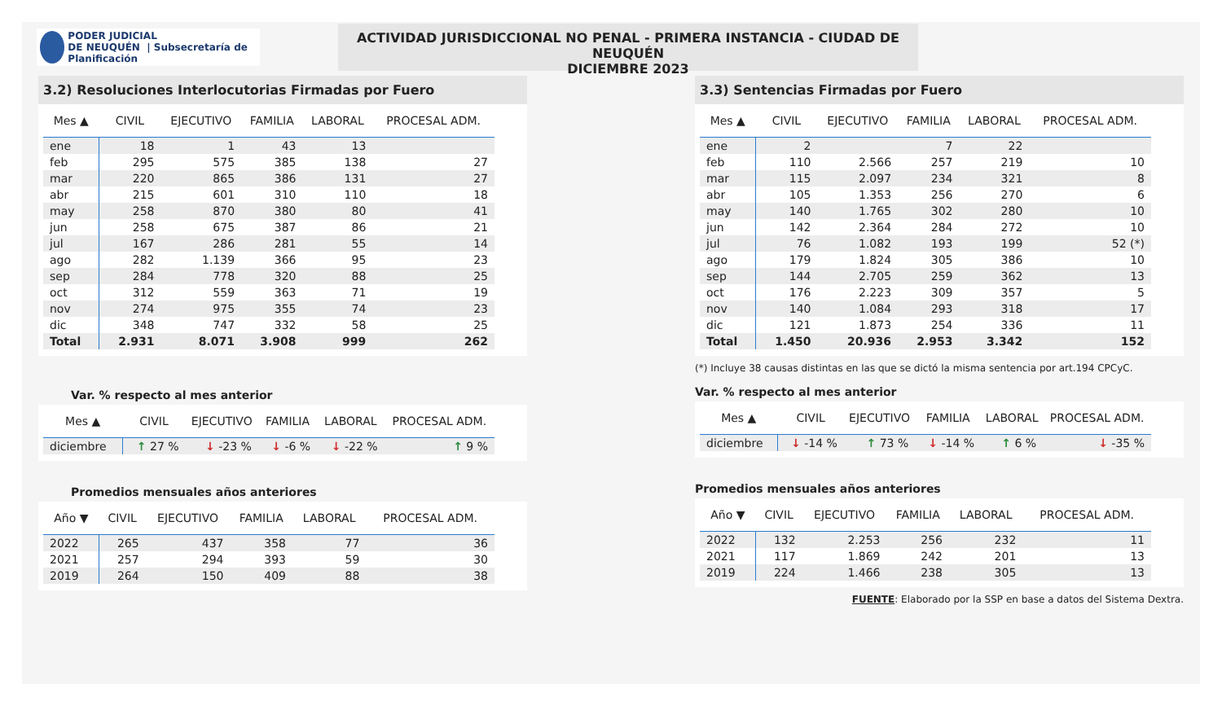PODER JUDICIAL
DE NEUQUÉN | Subsecretaría de Planificación
ACTIVIDAD JURISDICCIONAL NO PENAL - PRIMERA INSTANCIA - CIUDAD DE NEUQUÉN
DICIEMBRE 2023
3.2) Resoluciones Interlocutorias Firmadas por Fuero
| Mes ▲ | CIVIL | EJECUTIVO | FAMILIA | LABORAL | PROCESAL ADM. |
| --- | --- | --- | --- | --- | --- |
| ene | 18 | 1 | 43 | 13 | |
| feb | 295 | 575 | 385 | 138 | 27 |
| mar | 220 | 865 | 386 | 131 | 27 |
| abr | 215 | 601 | 310 | 110 | 18 |
| may | 258 | 870 | 380 | 80 | 41 |
| jun | 258 | 675 | 387 | 86 | 21 |
| jul | 167 | 286 | 281 | 55 | 14 |
| ago | 282 | 1.139 | 366 | 95 | 23 |
| sep | 284 | 778 | 320 | 88 | 25 |
| oct | 312 | 559 | 363 | 71 | 19 |
| nov | 274 | 975 | 355 | 74 | 23 |
| dic | 348 | 747 | 332 | 58 | 25 |
| Total | 2.931 | 8.071 | 3.908 | 999 | 262 |
Var. % respecto al mes anterior
| Mes ▲ | CIVIL | EJECUTIVO | FAMILIA | LABORAL | PROCESAL ADM. |
| --- | --- | --- | --- | --- | --- |
| diciembre | ↑ 27 % | ↓ -23 % | ↓ -6 % | ↓ -22 % | ↑ 9 % |
Promedios mensuales años anteriores
| Año ▼ | CIVIL | EJECUTIVO | FAMILIA | LABORAL | PROCESAL ADM. |
| --- | --- | --- | --- | --- | --- |
| 2022 | 265 | 437 | 358 | 77 | 36 |
| 2021 | 257 | 294 | 393 | 59 | 30 |
| 2019 | 264 | 150 | 409 | 88 | 38 |
3.3) Sentencias Firmadas por Fuero
| Mes ▲ | CIVIL | EJECUTIVO | FAMILIA | LABORAL | PROCESAL ADM. |
| --- | --- | --- | --- | --- | --- |
| ene | 2 | | 7 | 22 | |
| feb | 110 | 2.566 | 257 | 219 | 10 |
| mar | 115 | 2.097 | 234 | 321 | 8 |
| abr | 105 | 1.353 | 256 | 270 | 6 |
| may | 140 | 1.765 | 302 | 280 | 10 |
| jun | 142 | 2.364 | 284 | 272 | 10 |
| jul | 76 | 1.082 | 193 | 199 | 52 (*) |
| ago | 179 | 1.824 | 305 | 386 | 10 |
| sep | 144 | 2.705 | 259 | 362 | 13 |
| oct | 176 | 2.223 | 309 | 357 | 5 |
| nov | 140 | 1.084 | 293 | 318 | 17 |
| dic | 121 | 1.873 | 254 | 336 | 11 |
| Total | 1.450 | 20.936 | 2.953 | 3.342 | 152 |
(*) Incluye 38 causas distintas en las que se dictó la misma sentencia por art.194 CPCyC.
Var. % respecto al mes anterior
| Mes ▲ | CIVIL | EJECUTIVO | FAMILIA | LABORAL | PROCESAL ADM. |
| --- | --- | --- | --- | --- | --- |
| diciembre | ↓ -14 % | ↑ 73 % | ↓ -14 % | ↑ 6 % | ↓ -35 % |
Promedios mensuales años anteriores
| Año ▼ | CIVIL | EJECUTIVO | FAMILIA | LABORAL | PROCESAL ADM. |
| --- | --- | --- | --- | --- | --- |
| 2022 | 132 | 2.253 | 256 | 232 | 11 |
| 2021 | 117 | 1.869 | 242 | 201 | 13 |
| 2019 | 224 | 1.466 | 238 | 305 | 13 |
FUENTE: Elaborado por la SSP en base a datos del Sistema Dextra.